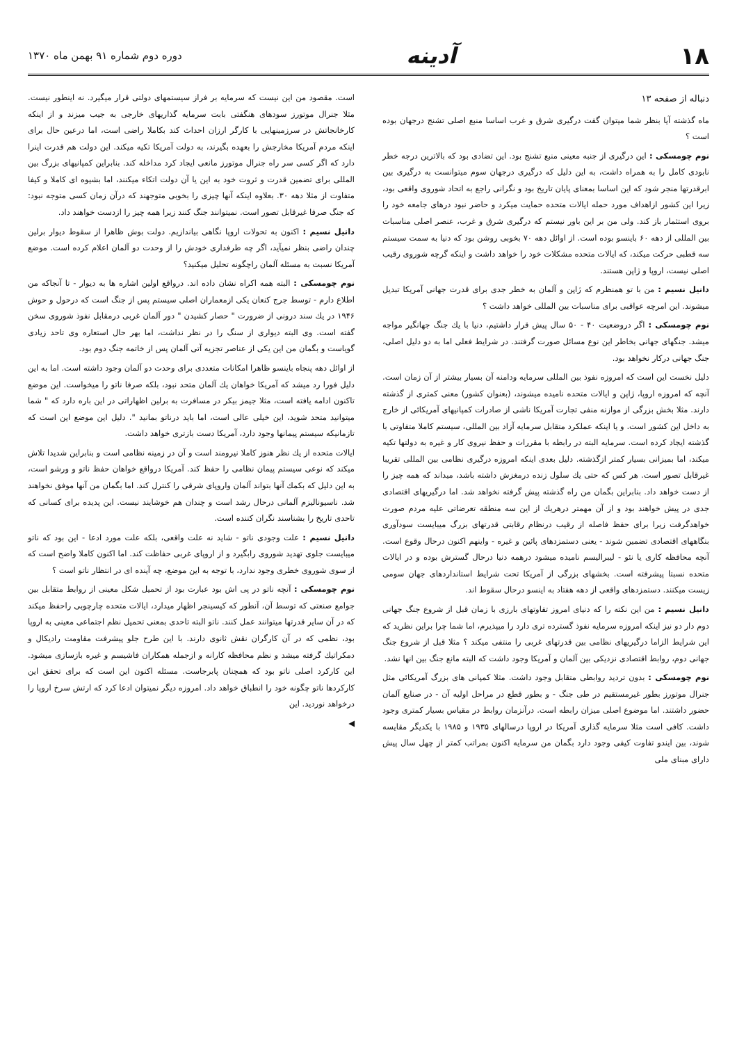۱۸ آدینه
دوره دوم شماره ۹۱ بهمن ماه ۱۳۷۰
دنباله از صفحه ۱۳
ماه گذشته آیا بنظر شما میتوان گفت درگیری شرق و غرب اساسا منبع اصلی تشنج درجهان بوده است ؟
نوم چومسکی : این درگیری از جنبه معینی منبع تشنج بود. این تضادی بود که بالاترین درجه خطر نابودی کامل را به همراه داشت، به این دلیل که درگیری درجهان سوم میتوانست به درگیری بین ابرقدرتها منجر شود که این اساسا بمعنای پایان تاریخ بود و نگرانی راجع به اتحاد شوروی واقعی بود، زیرا این کشور ازاهداف مورد حمله ایالات متحده حمایت میکرد و حاضر نبود درهای جامعه خود را بروی استثمار باز کند. ولی من بر این باور نیستم که درگیری شرق و غرب، عنصر اصلی مناسبات بین المللی از دهه ۶۰ باینسو بوده است. از اوائل دهه ۷۰ بخوبی روشن بود که دنیا به سمت سیستم سه قطبی حرکت میکند، که ایالات متحده مشکلات خود را خواهد داشت و اینکه گرچه شوروی رقیب اصلی نیست، اروپا و ژاپن هستند.
دانیل نسیم : من با تو همنظرم که ژاپن و آلمان به خطر جدی برای قدرت جهانی آمریکا تبدیل میشوند. این امرچه عواقبی برای مناسبات بین المللی خواهد داشت ؟
نوم چومسکی : اگر دروضعیت ۴۰ - ۵۰ سال پیش قرار داشتیم، دنیا با یك جنگ جهانگیر مواجه میشد. جنگهای جهانی بخاطر این نوع مسائل صورت گرفتند. در شرایط فعلی اما به دو دلیل اصلی، جنگ جهانی درکار نخواهد بود.
دلیل نخست این است که امروزه نفوذ بین المللی سرمایه ودامنه آن بسیار بیشتر از آن زمان است. آنچه که امروزه اروپا، ژاپن و ایالات متحده نامیده میشوند، (بعنوان کشور) معنی کمتری از گذشته دارند. مثلا بخش بزرگی از موازنه منفی تجارت آمریکا ناشی از صادرات کمپانیهای آمریکائی از خارج به داخل این کشور است. و یا اینکه عملکرد متقابل سرمایه آزاد بین المللی، سیستم کاملا متفاوتی با گذشته ایجاد کرده است. سرمایه البته در رابطه با مقررات و حفظ نیروی کار و غیره به دولتها تکیه میکند، اما بمیزانی بسیار کمتر ازگذشته. دلیل بعدی اینکه امروزه درگیری نظامی بین المللی تقریبا غیرقابل تصور است. هر کس که حتی یك سلول زنده درمغزش داشته باشد، میداند که همه چیز را از دست خواهد داد. بنابراین بگمان من راه گذشته پیش گرفته نخواهد شد. اما درگیریهای اقتصادی جدی در پیش خواهند بود و از آن مهمتر درهریك از این سه منطقه تعرضاتی علیه مردم صورت خواهدگرفت زیرا برای حفظ فاصله از رقیب درنظام رقابتی قدرتهای بزرگ میبایست سودآوری بنگاههای اقتصادی تضمین شوند - یعنی دستمزدهای پائین و غیره - واینهم اکنون درحال وقوع است. آنچه محافظه کاری یا نئو - لیبرالیسم نامیده میشود درهمه دنیا درحال گسترش بوده و در ایالات متحده نسبتا پیشرفته است. بخشهای بزرگی از آمریکا تحت شرایط استانداردهای جهان سومی زیست میکنند. دستمزدهای واقعی از دهه هفتاد به اینسو درحال سقوط اند.
دانیل نسیم : من این نکته را که دنیای امروز تفاوتهای بارزی با زمان قبل از شروع جنگ جهانی دوم دار دو نیز اینکه امروزه سرمایه نفوذ گسترده تری دارد را میپذیرم، اما شما چرا براین نظرید که این شرایط الزاما درگیریهای نظامی بین قدرتهای غربی را منتفی میکند ؟ مثلا قبل از شروع جنگ جهانی دوم، روابط اقتصادی نزدیکی بین آلمان و آمریکا وجود داشت که البته مانع جنگ بین انها نشد.
نوم چومسکی : بدون تردید روابطی متقابل وجود داشت. مثلا کمپانی های بزرگ آمریکائی مثل جنرال موتورز بطور غیرمستقیم در طی جنگ - و بطور قطع در مراحل اولیه آن - در صنایع آلمان حضور داشتند. اما موضوع اصلی میزان رابطه است. درآنزمان روابط در مقیاس بسیار کمتری وجود داشت. کافی است مثلا سرمایه گذاری آمریکا در اروپا درسالهای ۱۹۳۵ و ۱۹۸۵ با یکدیگر مقایسه شوند، بین ایندو تفاوت کیفی وجود دارد بگمان من سرمایه اکنون بمراتب کمتر از چهل سال پیش دارای مبنای ملی
است. مقصود من این نیست که سرمایه بر فراز سیستمهای دولتی قرار میگیرد. نه اینطور نیست. مثلا جنرال موتورز سودهای هنگفتی بابت سرمایه گذاریهای خارجی به جیب میزند و از اینکه کارخانجاتش در سرزمینهایی با کارگر ارزان احداث کند بکاملا راضی است، اما درعین حال برای اینکه مردم آمریکا مخارجش را بعهده بگیرند، به دولت آمریکا تکیه میکند. این دولت هم قدرت اینرا دارد که اگر کسی سر راه جنرال موتورز مانعی ایجاد کرد مداخله کند. بنابراین کمپانیهای بزرگ بین المللی برای تضمین قدرت و ثروت خود به این یا آن دولت اتکاء میکنند، اما بشیوه ای کاملا و کیفا متفاوت از مثلا دهه ۳۰. بعلاوه اینکه آنها چیزی را بخوبی متوجهند که درآن زمان کسی متوجه نبود: که جنگ صرفا غیرقابل تصور است. نمیتوانند جنگ کنند زیرا همه چیز را ازدست خواهند داد.
دانیل نسیم : اکنون به تحولات اروپا نگاهی بیاندازیم. دولت بوش ظاهرا از سقوط دیوار برلین چندان راضی بنظر نمیآید، اگر چه طرفداری خودش را از وحدت دو آلمان اعلام کرده است. موضع آمریکا نسبت به مسئله آلمان راچگونه تحلیل میکنید؟
نوم چومسکی : البته همه اکراه نشان داده اند. درواقع اولین اشاره ها به دیوار - تا آنجاکه من اطلاع دارم - توسط جرج کنعان یکی ازمعماران اصلی سیستم پس از جنگ است که درحول و حوش ۱۹۴۶ در یك سند درونی از ضرورت " حصار کشیدن " دور آلمان غربی درمقابل نفوذ شوروی سخن گفته است. وی البته دیواری از سنگ را در نظر نداشت، اما بهر حال استعاره وی تاحد زیادی گویاست و بگمان من این یکی از عناصر تجزیه آتی آلمان پس از خاتمه جنگ دوم بود.
از اوائل دهه پنجاه باینسو ظاهرا امکانات متعددی برای وحدت دو آلمان وجود داشته است. اما به این دلیل فورا رد میشد که آمریکا خواهان یك آلمان متحد نبود، بلکه صرفا ناتو را میخواست. این موضع تاکنون ادامه یافته است، مثلا جیمز بیکر در مسافرت به برلین اظهاراتی در این باره دارد که " شما میتوانید متحد شوید، این خیلی عالی است، اما باید درناتو بمانید ". دلیل این موضع این است که تازمانیکه سیستم پیمانها وجود دارد، آمریکا دست بازتری خواهد داشت.
ایالات متحده از یك نظر هنوز کاملا نیرومند است و آن در زمینه نظامی است و بنابراین شدیدا تلاش میکند که نوعی سیستم پیمان نظامی را حفظ کند. آمریکا درواقع خواهان حفظ ناتو و ورشو است، به این دلیل که بکمك آنها بتواند آلمان واروپای شرقی را کنترل کند. اما بگمان من آنها موفق نخواهند شد. ناسیونالیزم آلمانی درحال رشد است و چندان هم خوشایند نیست. این پدیده برای کسانی که تاحدی تاریخ را بشناسند نگران کننده است.
دانیل نسیم : علت وجودی ناتو - شاید نه علت واقعی، بلکه علت مورد ادعا - این بود که ناتو میبایست جلوی تهدید شوروی رابگیرد و از اروپای غربی حفاظت کند. اما اکنون کاملا واضح است که از سوی شوروی خطری وجود ندارد، با توجه به این موضع، چه آینده ای در انتظار ناتو است ؟
نوم چومسکی : آنچه ناتو در پی اش بود عبارت بود از تحمیل شکل معینی از روابط متقابل بین جوامع صنعتی که توسط آن، آنطور که کیسینجر اظهار میدارد، ایالات متحده چارچوبی راحفظ میکند که در آن سایر قدرتها میتوانند عمل کنند. ناتو البته تاحدی بمعنی تحمیل نظم اجتماعی معینی به اروپا بود، نظمی که در آن کارگران نقش ثانوی دارند. با این طرح جلو پیشرفت مقاومت رادیکال و دمکراتیك گرفته میشد و نظم محافظه کارانه و ازجمله همکاران فاشیسم و غیره بازسازی میشود. این کارکرد اصلی ناتو بود که همچنان پابرجاست. مسئله اکنون این است که برای تحقق این کارکردها ناتو چگونه خود را انطباق خواهد داد. امروزه دیگر نمیتوان ادعا کرد که ارتش سرخ اروپا را درخواهد نوردید. این
◀